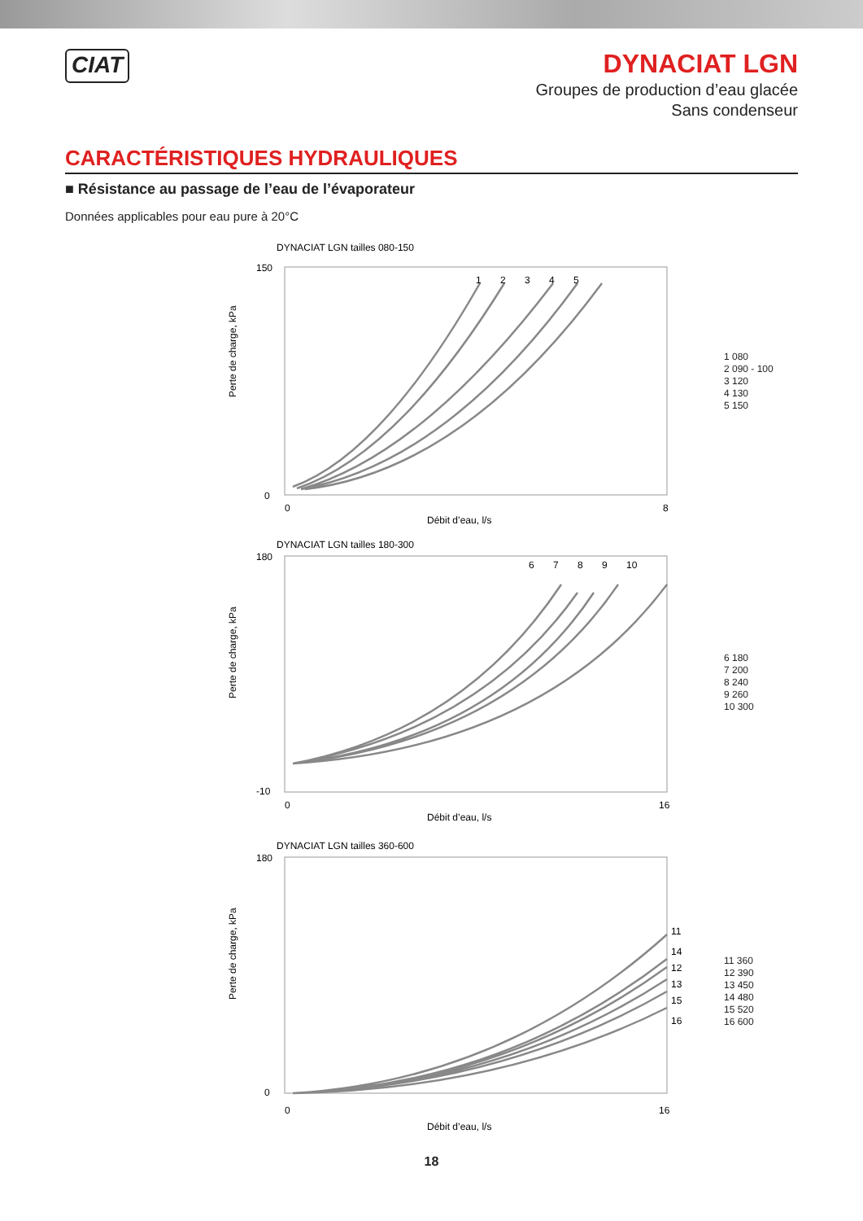CIAT
DYNACIAT LGN
Groupes de production d’eau glacée
Sans condenseur
CARACTÉRISTIQUES HYDRAULIQUES
■ Résistance au passage de l’eau de l’évaporateur
Données applicables pour eau pure à 20°C
DYNACIAT LGN tailles 080-150
1
2
3
4
5
Perte de charge, kPa
150
0
0
8
Débit d’eau, l/s
1 080
2 090 - 100
3 120
4 130
5 150
DYNACIAT LGN tailles 180-300
6
7
8
9
10
Perte de charge, kPa
180
-10
0
16
Débit d’eau, l/s
6 180
7 200
8 240
9 260
10 300
DYNACIAT LGN tailles 360-600
11
14
12
13
15
16
Perte de charge, kPa
180
0
0
16
Débit d’eau, l/s
11 360
12 390
13 450
14 480
15 520
16 600
18